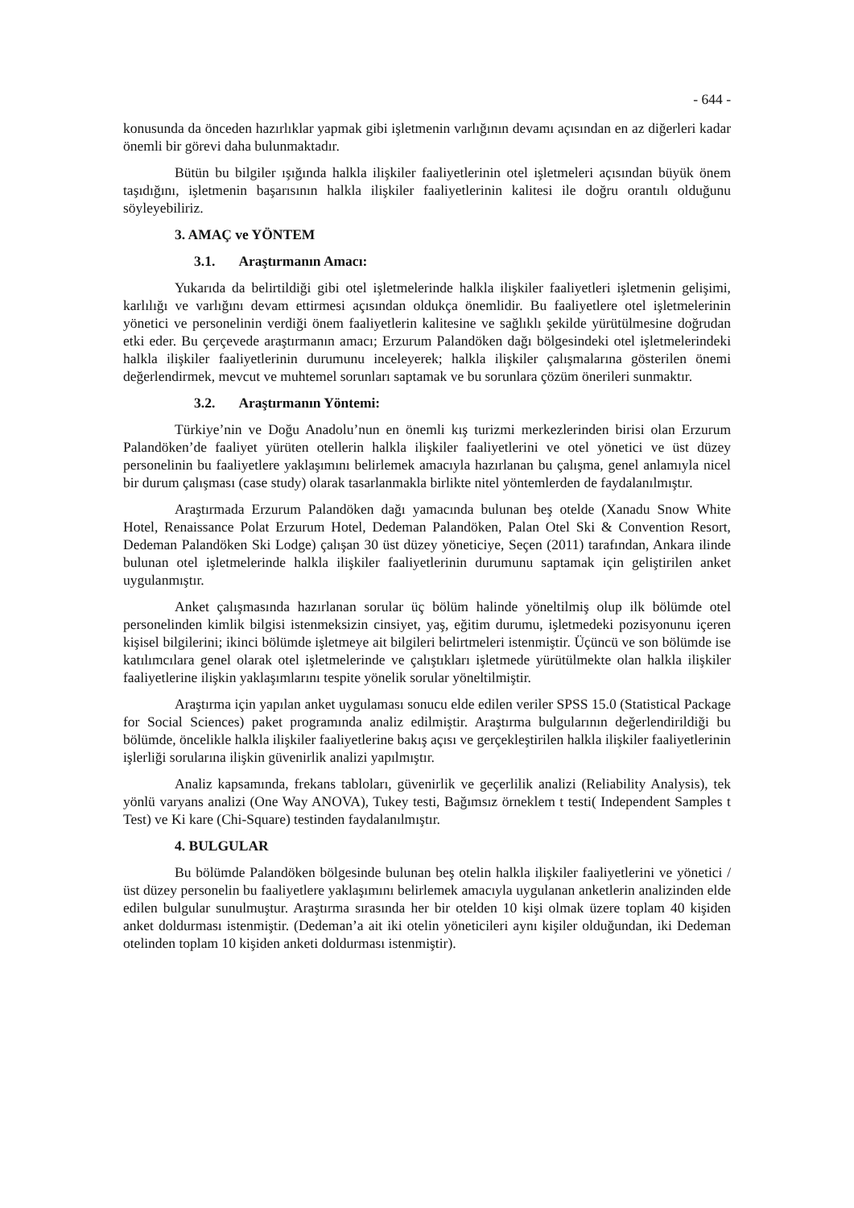- 644 -
konusunda da önceden hazırlıklar yapmak gibi işletmenin varlığının devamı açısından en az diğerleri kadar önemli bir görevi daha bulunmaktadır.
Bütün bu bilgiler ışığında halkla ilişkiler faaliyetlerinin otel işletmeleri açısından büyük önem taşıdığını, işletmenin başarısının halkla ilişkiler faaliyetlerinin kalitesi ile doğru orantılı olduğunu söyleyebiliriz.
3. AMAÇ ve YÖNTEM
3.1. Araştırmanın Amacı:
Yukarıda da belirtildiği gibi otel işletmelerinde halkla ilişkiler faaliyetleri işletmenin gelişimi, karlılığı ve varlığını devam ettirmesi açısından oldukça önemlidir. Bu faaliyetlere otel işletmelerinin yönetici ve personelinin verdiği önem faaliyetlerin kalitesine ve sağlıklı şekilde yürütülmesine doğrudan etki eder. Bu çerçevede araştırmanın amacı; Erzurum Palandöken dağı bölgesindeki otel işletmelerindeki halkla ilişkiler faaliyetlerinin durumunu inceleyerek; halkla ilişkiler çalışmalarına gösterilen önemi değerlendirmek, mevcut ve muhtemel sorunları saptamak ve bu sorunlara çözüm önerileri sunmaktır.
3.2. Araştırmanın Yöntemi:
Türkiye’nin ve Doğu Anadolu’nun en önemli kış turizmi merkezlerinden birisi olan Erzurum Palandöken’de faaliyet yürüten otellerin halkla ilişkiler faaliyetlerini ve otel yönetici ve üst düzey personelinin bu faaliyetlere yaklaşımını belirlemek amacıyla hazırlanan bu çalışma, genel anlamıyla nicel bir durum çalışması (case study) olarak tasarlanmakla birlikte nitel yöntemlerden de faydalanılmıştır.
Araştırmada Erzurum Palandöken dağı yamacında bulunan beş otelde (Xanadu Snow White Hotel, Renaissance Polat Erzurum Hotel, Dedeman Palandöken, Palan Otel Ski & Convention Resort, Dedeman Palandöken Ski Lodge) çalışan 30 üst düzey yöneticiye, Seçen (2011) tarafından, Ankara ilinde bulunan otel işletmelerinde halkla ilişkiler faaliyetlerinin durumunu saptamak için geliştirilen anket uygulanmıştır.
Anket çalışmasında hazırlanan sorular üç bölüm halinde yöneltilmiş olup ilk bölümde otel personelinden kimlik bilgisi istenmeksizin cinsiyet, yaş, eğitim durumu, işletmedeki pozisyonunu içeren kişisel bilgilerini; ikinci bölümde işletmeye ait bilgileri belirtmeleri istenmiştir. Üçüncü ve son bölümde ise katılımcılara genel olarak otel işletmelerinde ve çalıştıkları işletmede yürütülmekte olan halkla ilişkiler faaliyetlerine ilişkin yaklaşımlarını tespite yönelik sorular yöneltilmiştir.
Araştırma için yapılan anket uygulaması sonucu elde edilen veriler SPSS 15.0 (Statistical Package for Social Sciences) paket programında analiz edilmiştir. Araştırma bulgularının değerlendirildiği bu bölümde, öncelikle halkla ilişkiler faaliyetlerine bakış açısı ve gerçekleştirilen halkla ilişkiler faaliyetlerinin işlerliği sorularına ilişkin güvenirlik analizi yapılmıştır.
Analiz kapsamında, frekans tabloları, güvenirlik ve geçerlilik analizi (Reliability Analysis), tek yönlü varyans analizi (One Way ANOVA), Tukey testi, Bağımsız örneklem t testi( Independent Samples t Test) ve Ki kare (Chi-Square) testinden faydalanılmıştır.
4. BULGULAR
Bu bölümde Palandöken bölgesinde bulunan beş otelin halkla ilişkiler faaliyetlerini ve yönetici /üst düzey personelin bu faaliyetlere yaklaşımını belirlemek amacıyla uygulanan anketlerin analizinden elde edilen bulgular sunulmuştur. Araştırma sırasında her bir otelden 10 kişi olmak üzere toplam 40 kişiden anket doldurması istenmiştir. (Dedeman’a ait iki otelin yöneticileri aynı kişiler olduğundan, iki Dedeman otelinden toplam 10 kişiden anketi doldurması istenmiştir).